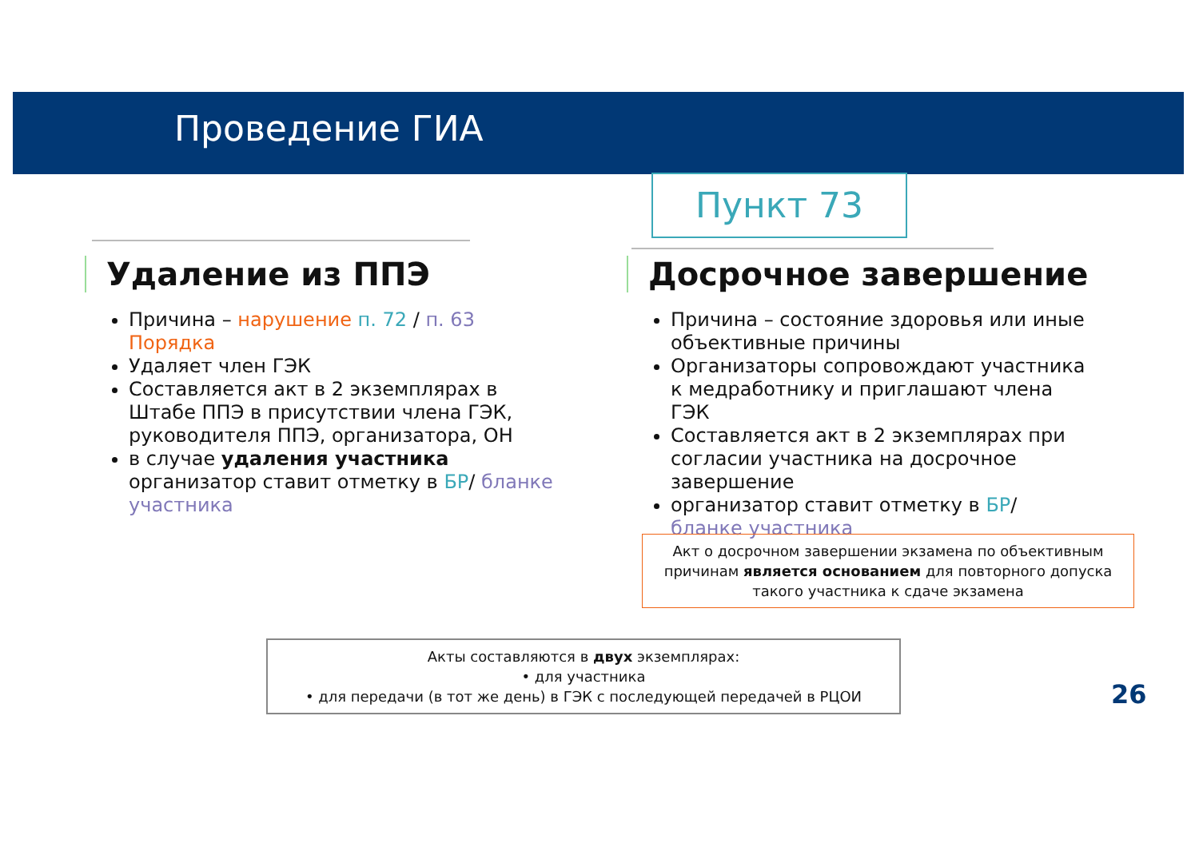Проведение ГИА
Пункт 73
Удаление из ППЭ
Причина – нарушение п. 72 / п. 63 Порядка
Удаляет член ГЭК
Составляется акт в 2 экземплярах в Штабе ППЭ в присутствии члена ГЭК, руководителя ППЭ, организатора, ОН
в случае удаления участника организатор ставит отметку в БР/ бланке участника
Досрочное завершение
Причина – состояние здоровья или иные объективные причины
Организаторы сопровождают участника к медработнику и приглашают члена ГЭК
Составляется акт в 2 экземплярах при согласии участника на досрочное завершение
организатор ставит отметку в БР/ бланке участника
Акт о досрочном завершении экзамена по объективным причинам является основанием для повторного допуска такого участника к сдаче экзамена
Акты составляются в двух экземплярах:
• для участника
• для передачи (в тот же день) в ГЭК с последующей передачей в РЦОИ
26